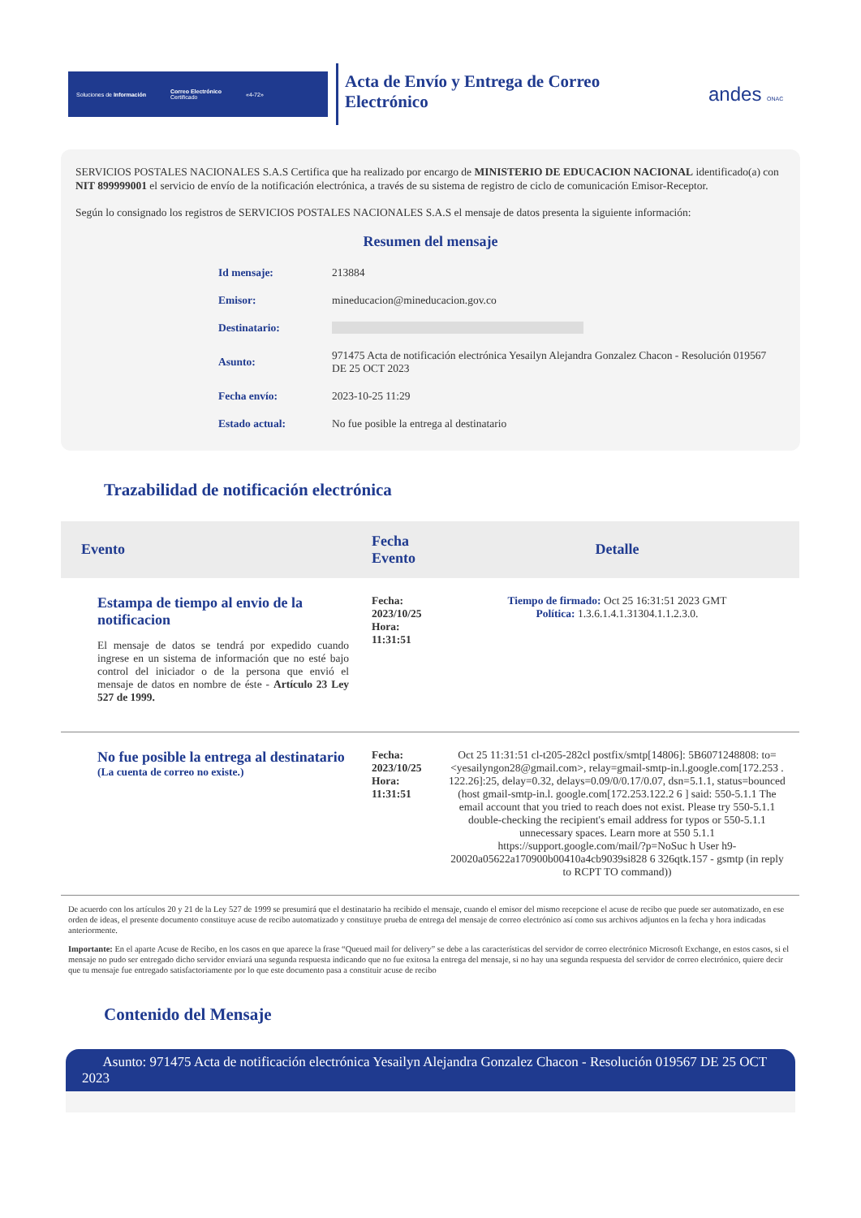Soluciones de Información Correo Electrónico
Certificado «4-72»
Acta de Envío y Entrega de Correo Electrónico
andes ONAC
SERVICIOS POSTALES NACIONALES S.A.S Certifica que ha realizado por encargo de MINISTERIO DE EDUCACION NACIONAL identificado(a) con NIT 899999001 el servicio de envío de la notificación electrónica, a través de su sistema de registro de ciclo de comunicación Emisor-Receptor.
Según lo consignado los registros de SERVICIOS POSTALES NACIONALES S.A.S el mensaje de datos presenta la siguiente información:
Resumen del mensaje
| Id mensaje: | 213884 |
| Emisor: | mineducacion@mineducacion.gov.co |
| Destinatario: | |
| Asunto: | 971475 Acta de notificación electrónica Yesailyn Alejandra Gonzalez Chacon - Resolución 019567 DE 25 OCT 2023 |
| Fecha envío: | 2023-10-25 11:29 |
| Estado actual: | No fue posible la entrega al destinatario |
Trazabilidad de notificación electrónica
| Evento | Fecha Evento | Detalle |
| --- | --- | --- |
| Estampa de tiempo al envio de la notificacion El mensaje de datos se tendrá por expedido cuando ingrese en un sistema de información que no esté bajo control del iniciador o de la persona que envió el mensaje de datos en nombre de éste - Artículo 23 Ley 527 de 1999. | Fecha: 2023/10/25 Hora: 11:31:51 | Tiempo de firmado: Oct 25 16:31:51 2023 GMT Política: 1.3.6.1.4.1.31304.1.1.2.3.0. |
| No fue posible la entrega al destinatario (La cuenta de correo no existe.) | Fecha: 2023/10/25 Hora: 11:31:51 | Oct 25 11:31:51 cl-t205-282cl postfix/smtp[14806]: 5B6071248808: to=<yesailyngon28@gmail.com>, relay=gmail-smtp-in.l.google.com[172.253 . 122.26]:25, delay=0.32, delays=0.09/0/0.17/0.07, dsn=5.1.1, status=bounced (host gmail-smtp-in.l. google.com[172.253.122.2 6 ] said: 550-5.1.1 The email account that you tried to reach does not exist. Please try 550-5.1.1 double-checking the recipient's email address for typos or 550-5.1.1 unnecessary spaces. Learn more at 550 5.1.1 https://support.google.com/mail/?p=NoSuc h User h9-20020a05622a170900b00410a4cb9039si828 6 326qtk.157 - gsmtp (in reply to RCPT TO command)) |
De acuerdo con los artículos 20 y 21 de la Ley 527 de 1999 se presumirá que el destinatario ha recibido el mensaje, cuando el emisor del mismo recepcione el acuse de recibo que puede ser automatizado, en ese orden de ideas, el presente documento constituye acuse de recibo automatizado y constituye prueba de entrega del mensaje de correo electrónico así como sus archivos adjuntos en la fecha y hora indicadas anteriormente.
Importante: En el aparte Acuse de Recibo, en los casos en que aparece la frase “Queued mail for delivery” se debe a las características del servidor de correo electrónico Microsoft Exchange, en estos casos, si el mensaje no pudo ser entregado dicho servidor enviará una segunda respuesta indicando que no fue exitosa la entrega del mensaje, si no hay una segunda respuesta del servidor de correo electrónico, quiere decir que tu mensaje fue entregado satisfactoriamente por lo que este documento pasa a constituir acuse de recibo
Contenido del Mensaje
Asunto: 971475 Acta de notificación electrónica Yesailyn Alejandra Gonzalez Chacon - Resolución 019567 DE 25 OCT 2023